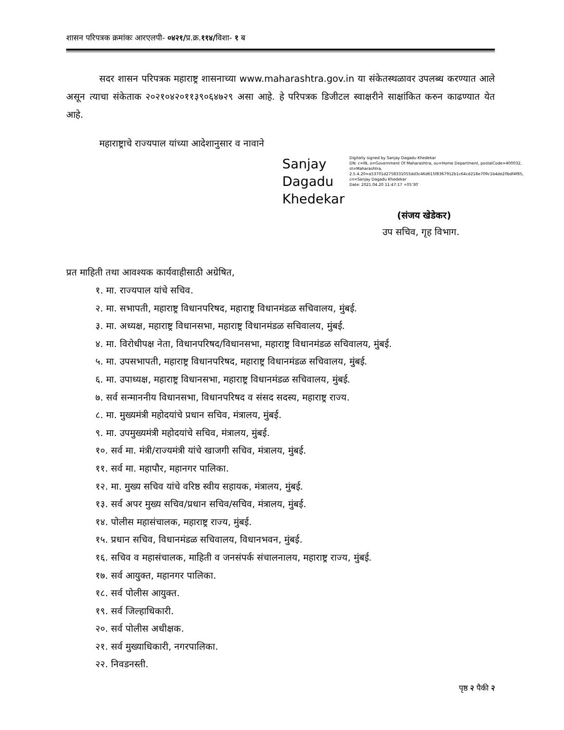शासन परिपत्रक क्रमांकः आरएलपी- ०४२१/प्र.क्र.११४/विशा- १ ब
सदर शासन परिपत्रक महाराष्ट्र शासनाच्या www.maharashtra.gov.in या संकेतस्थळावर उपलब्ध करण्यात आले असून त्याचा संकेताक २०२१०४२०११३९०६४७२९ असा आहे. हे परिपत्रक डिजीटल स्वाक्षरीने साक्षांकित करुन काढण्यात येत आहे.
महाराष्ट्राचे राज्यपाल यांच्या आदेशानुसार व नावाने
Sanjay Dagadu Khedekar
Digitally signed by Sanjay Dagadu Khedekar
DN: c=IN, o=Government Of Maharashtra, ou=Home Department, postalCode=400032, st=Maharashtra, 2.5.4.20=a53701d2758331055dd3c46d615f8367912b1c64cd218e709c1b4de20bdf4f85, cn=Sanjay Dagadu Khedekar
Date: 2021.04.20 11:47:17 +05'30'
(संजय खेडेकर)
उप सचिव, गृह विभाग.
प्रत माहिती तथा आवश्यक कार्यवाहीसाठी अग्रेषित,
१. मा. राज्यपाल यांचे सचिव.
२. मा. सभापती, महाराष्ट्र विधानपरिषद, महाराष्ट्र विधानमंडळ सचिवालय, मुंबई.
३. मा. अध्यक्ष, महाराष्ट्र विधानसभा, महाराष्ट्र विधानमंडळ सचिवालय, मुंबई.
४. मा. विरोधीपक्ष नेता, विधानपरिषद/विधानसभा, महाराष्ट्र विधानमंडळ सचिवालय, मुंबई.
५. मा. उपसभापती, महाराष्ट्र विधानपरिषद, महाराष्ट्र विधानमंडळ सचिवालय, मुंबई.
६. मा. उपाध्यक्ष, महाराष्ट्र विधानसभा, महाराष्ट्र विधानमंडळ सचिवालय, मुंबई.
७. सर्व सन्माननीय विधानसभा, विधानपरिषद व संसद सदस्य, महाराष्ट्र राज्य.
८. मा. मुख्यमंत्री महोदयांचे प्रधान सचिव, मंत्रालय, मुंबई.
९. मा. उपमुख्यमंत्री महोदयांचे सचिव, मंत्रालय, मुंबई.
१०. सर्व मा. मंत्री/राज्यमंत्री यांचे खाजगी सचिव, मंत्रालय, मुंबई.
११. सर्व मा. महापौर, महानगर पालिका.
१२. मा. मुख्य सचिव यांचे वरिष्ठ स्वीय सहायक, मंत्रालय, मुंबई.
१३. सर्व अपर मुख्य सचिव/प्रधान सचिव/सचिव, मंत्रालय, मुंबई.
१४. पोलीस महासंचालक, महाराष्ट्र राज्य, मुंबई.
१५. प्रधान सचिव, विधानमंडळ सचिवालय, विधानभवन, मुंबई.
१६. सचिव व महासंचालक, माहिती व जनसंपर्क संचालनालय, महाराष्ट्र राज्य, मुंबई.
१७. सर्व आयुक्त, महानगर पालिका.
१८. सर्व पोलीस आयुक्त.
१९. सर्व जिल्हाधिकारी.
२०. सर्व पोलीस अधीक्षक.
२१. सर्व मुख्याधिकारी, नगरपालिका.
२२. निवडनस्ती.
पृष्ठ २ पैकी २